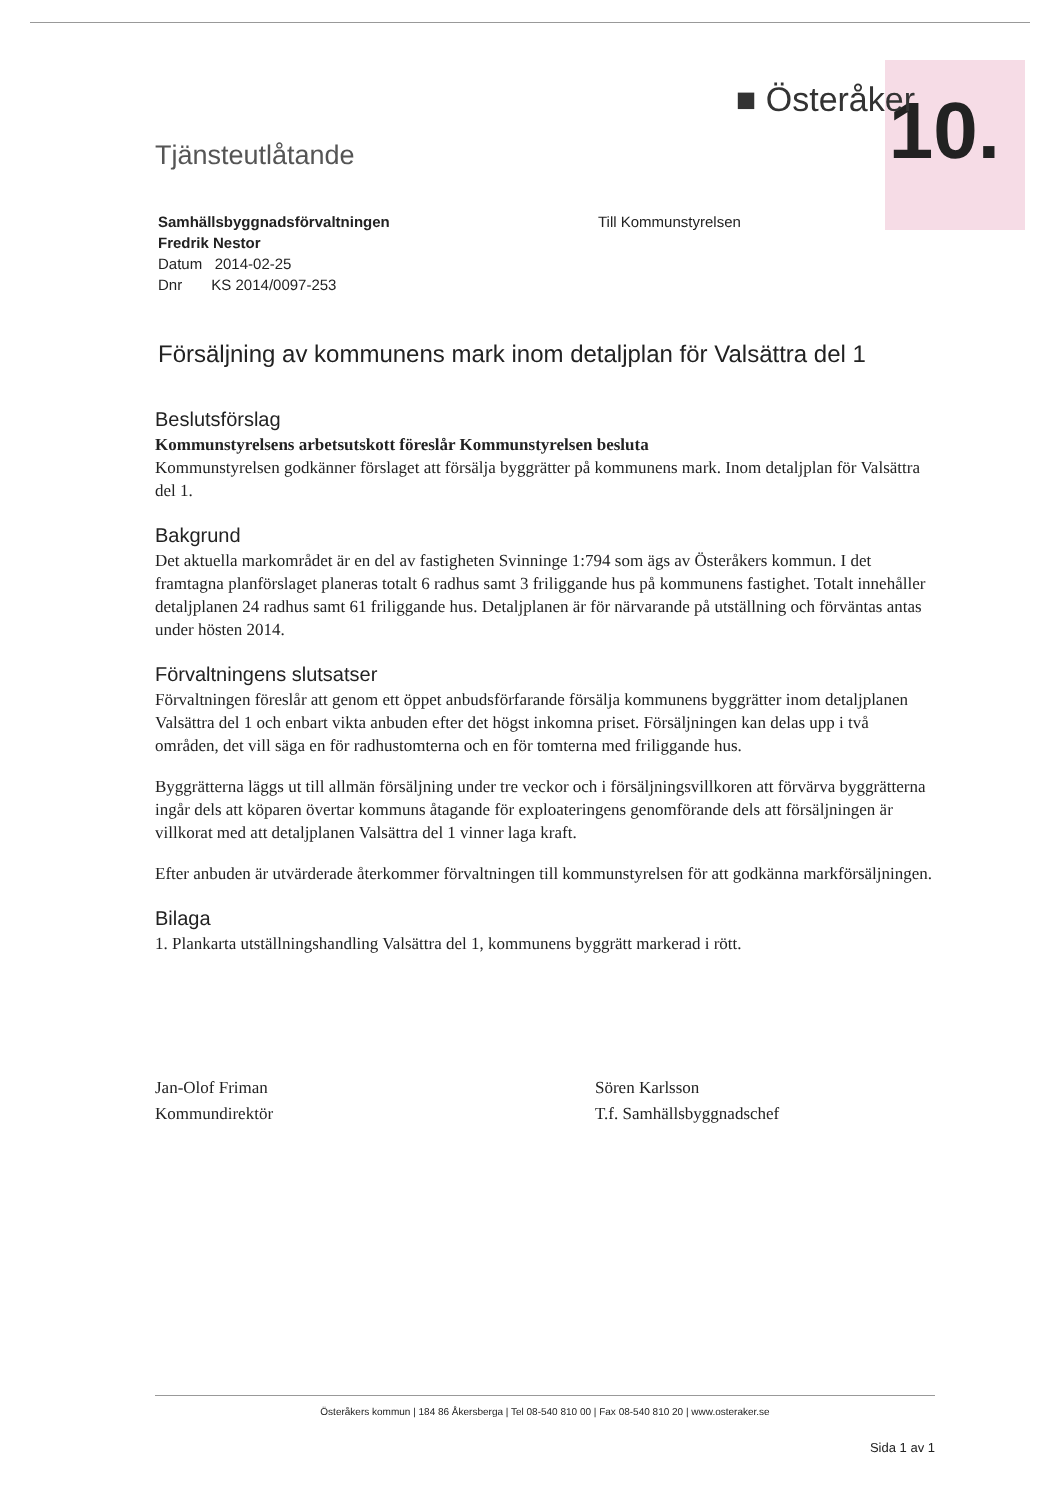10.
Tjänsteutlåtande
■ Österåker
Samhällsbyggnadsförvaltningen
Fredrik Nestor
Datum 2014-02-25
Dnr KS 2014/0097-253
Till Kommunstyrelsen
Försäljning av kommunens mark inom detaljplan för Valsättra del 1
Beslutsförslag
Kommunstyrelsens arbetsutskott föreslår Kommunstyrelsen besluta
Kommunstyrelsen godkänner förslaget att försälja byggrätter på kommunens mark. Inom detaljplan för Valsättra del 1.
Bakgrund
Det aktuella markområdet är en del av fastigheten Svinninge 1:794 som ägs av Österåkers kommun. I det framtagna planförslaget planeras totalt 6 radhus samt 3 friliggande hus på kommunens fastighet. Totalt innehåller detaljplanen 24 radhus samt 61 friliggande hus. Detaljplanen är för närvarande på utställning och förväntas antas under hösten 2014.
Förvaltningens slutsatser
Förvaltningen föreslår att genom ett öppet anbudsförfarande försälja kommunens byggrätter inom detaljplanen Valsättra del 1 och enbart vikta anbuden efter det högst inkomna priset. Försäljningen kan delas upp i två områden, det vill säga en för radhustomterna och en för tomterna med friliggande hus.
Byggrätterna läggs ut till allmän försäljning under tre veckor och i försäljningsvillkoren att förvärva byggrätterna ingår dels att köparen övertar kommuns åtagande för exploateringens genomförande dels att försäljningen är villkorat med att detaljplanen Valsättra del 1 vinner laga kraft.
Efter anbuden är utvärderade återkommer förvaltningen till kommunstyrelsen för att godkänna markförsäljningen.
Bilaga
1. Plankarta utställningshandling Valsättra del 1, kommunens byggrätt markerad i rött.
Jan-Olof Friman
Kommundirektör
Sören Karlsson
T.f. Samhällsbyggnadschef
Österåkers kommun | 184 86 Åkersberga | Tel 08-540 810 00 | Fax 08-540 810 20 | www.osteraker.se
Sida 1 av 1